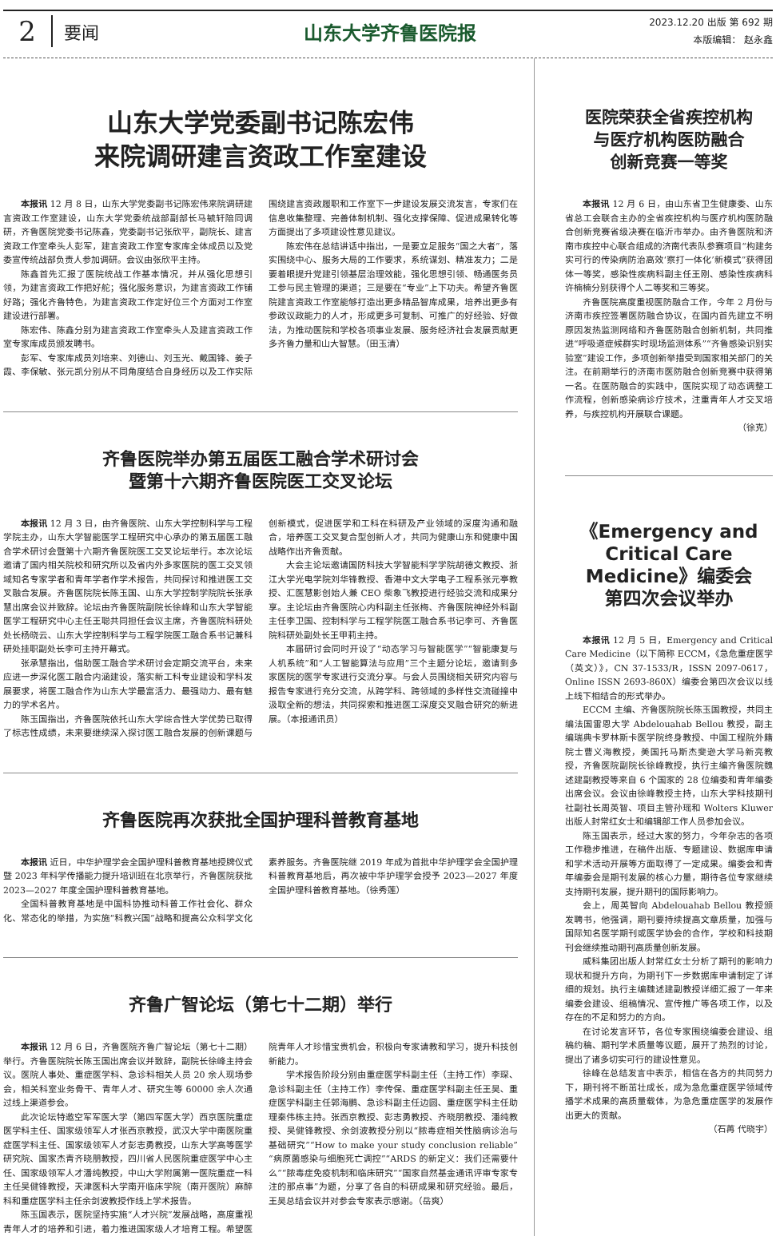2
要闻 山东大学齐鲁医院报
2023.12.20 出版 第 692 期
本版编辑： 赵永鑫
山东大学党委副书记陈宏伟
来院调研建言资政工作室建设
本报讯 12 月 8 日，山东大学党委副书记陈宏伟来院调研建言资政工作室建设，山东大学党委统战部副部长马毓轩陪同调研，齐鲁医院党委书记陈鑫，党委副书记张欣平，副院长、建言资政工作室牵头人彭军，建言资政工作室专家库全体成员以及党委宣传统战部负责人参加调研。会议由张欣平主持。
陈鑫首先汇报了医院统战工作基本情况，并从强化思想引领，为建言资政工作把好舵；强化服务意识，为建言资政工作铺好路；强化齐鲁特色，为建言资政工作定好位三个方面对工作室建设进行部署。
陈宏伟、陈鑫分别为建言资政工作室牵头人及建言资政工作室专家库成员颁发聘书。
彭军、专家库成员刘培来、刘德山、刘玉光、戴国锋、姜子霞、李保敏、张元凯分别从不同角度结合自身经历以及工作实际围绕建言资政履职和工作室下一步建设发展交流发言，专家们在信息收集整理、完善体制机制、强化支撑保障、促进成果转化等方面提出了多项建设性意见建议。
陈宏伟在总结讲话中指出，一是要立足服务“国之大者”，落实围绕中心、服务大局的工作要求，系统谋划、精准发力；二是要着眼提升党建引领基层治理效能，强化思想引领、畅通医务员工参与民主管理的渠道；三是要在“专业”上下功夫。希望齐鲁医院建言资政工作室能够打造出更多精品智库成果，培养出更多有参政议政能力的人才，形成更多可复制、可推广的好经验、好做法，为推动医院和学校各项事业发展、服务经济社会发展贡献更多齐鲁力量和山大智慧。（田玉清）
齐鲁医院举办第五届医工融合学术研讨会
暨第十六期齐鲁医院医工交叉论坛
本报讯 12 月 3 日，由齐鲁医院、山东大学控制科学与工程学院主办，山东大学智能医学工程研究中心承办的第五届医工融合学术研讨会暨第十六期齐鲁医院医工交叉论坛举行。本次论坛邀请了国内相关院校和研究所以及省内外多家医院的医工交叉领域知名专家学者和青年学者作学术报告，共同探讨和推进医工交叉融合发展。齐鲁医院院长陈玉国、山东大学控制学院院长张承慧出席会议并致辞。论坛由齐鲁医院副院长徐峰和山东大学智能医学工程研究中心主任王聪共同担任会议主席，齐鲁医院科研处处长杨晓云、山东大学控制科学与工程学院医工融合系书记兼科研处挂职副处长李可主持开幕式。
张承慧指出，借助医工融合学术研讨会定期交流平台，未来应进一步深化医工融合内涵建设，落实新工科专业建设和学科发展要求，将医工融合作为山东大学最富活力、最强动力、最有魅力的学术名片。
陈玉国指出，齐鲁医院依托山东大学综合性大学优势已取得了标志性成绩，未来要继续深入探讨医工融合发展的创新课题与创新模式，促进医学和工科在科研及产业领域的深度沟通和融合，培养医工交叉复合型创新人才，共同为健康山东和健康中国战略作出齐鲁贡献。
大会主论坛邀请国防科技大学智能科学学院胡德文教授、浙江大学光电学院刘华锋教授、香港中文大学电子工程系张元亭教授、汇医慧影创始人兼 CEO 柴象飞教授进行经验交流和成果分享。主论坛由齐鲁医院心内科副主任张梅、齐鲁医院神经外科副主任李卫国、控制科学与工程学院医工融合系书记李可、齐鲁医院科研处副处长王甲莉主持。
本届研讨会同时开设了“动态学习与智能医学”“智能康复与人机系统”和“人工智能算法与应用”三个主题分论坛，邀请到多家医院的医学专家进行交流分享。与会人员围绕相关研究内容与报告专家进行充分交流，从跨学科、跨领域的多样性交流碰撞中汲取全新的想法，共同探索和推进医工深度交叉融合研究的新进展。（本报通讯员）
齐鲁医院再次获批全国护理科普教育基地
本报讯 近日，中华护理学会全国护理科普教育基地授牌仪式暨 2023 年科学传播能力提升培训班在北京举行，齐鲁医院获批 2023—2027 年度全国护理科普教育基地。
全国科普教育基地是中国科协推动科普工作社会化、群众化、常态化的举措，为实施“科教兴国”战略和提高公众科学文化素养服务。齐鲁医院继 2019 年成为首批中华护理学会全国护理科普教育基地后，再次被中华护理学会授予 2023—2027 年度全国护理科普教育基地。（徐秀莲）
齐鲁广智论坛（第七十二期）举行
本报讯 12 月 6 日，齐鲁医院齐鲁广智论坛（第七十二期）举行。齐鲁医院院长陈玉国出席会议并致辞，副院长徐峰主持会议。医院人事处、重症医学科、急诊科相关人员 20 余人现场参会，相关科室业务骨干、青年人才、研究生等 60000 余人次通过线上渠道参会。
此次论坛特邀空军军医大学（第四军医大学）西京医院重症医学科主任、国家级领军人才张西京教授，武汉大学中南医院重症医学科主任、国家级领军人才彭志勇教授，山东大学高等医学研究院、国家杰青齐晓朋教授，四川省人民医院重症医学中心主任、国家级领军人才潘纯教授，中山大学附属第一医院重症一科主任吴健锋教授，天津医科大学南开临床学院（南开医院）麻醉科和重症医学科主任余剑波教授作线上学术报告。
陈玉国表示，医院坚持实施“人才兴院”发展战略，高度重视青年人才的培养和引进，着力推进国家级人才培育工程。希望医院青年人才珍惜宝贵机会，积极向专家请教和学习，提升科技创新能力。
学术报告阶段分别由重症医学科副主任（主持工作）李琛、急诊科副主任（主持工作）李传保、重症医学科副主任王昊、重症医学科副主任郭海鹏、急诊科副主任边圆、重症医学科主任助理秦伟栋主持。张西京教授、彭志勇教授、齐晓朋教授、潘纯教授、吴健锋教授、余剑波教授分别以“脓毒症相关性脑病诊治与基础研究”“How to make your study conclusion reliable”“病原菌感染与细胞死亡调控”“ARDS 的新定义：我们还需要什么”“脓毒症免疫机制和临床研究”“国家自然基金通讯评审专家专注的那点事”为题，分享了各自的科研成果和研究经验。最后，王昊总结会议并对参会专家表示感谢。（岳爽）
医院荣获全省疾控机构
与医疗机构医防融合
创新竞赛一等奖
本报讯 12 月 6 日，由山东省卫生健康委、山东省总工会联合主办的全省疾控机构与医疗机构医防融合创新竞赛省级决赛在临沂市举办。由齐鲁医院和济南市疾控中心联合组成的济南代表队参赛项目“构建务实可行的传染病防治高效‘察打一体化’新模式”获得团体一等奖，感染性疾病科副主任王刚、感染性疾病科许楠楠分别获得个人二等奖和三等奖。
齐鲁医院高度重视医防融合工作，今年 2 月份与济南市疾控签署医防融合协议，在国内首先建立不明原因发热监测网络和齐鲁医防融合创新机制，共同推进“呼吸道症候群实时现场监测体系”“齐鲁感染识别实验室”建设工作，多项创新举措受到国家相关部门的关注。在前期举行的济南市医防融合创新竞赛中获得第一名。在医防融合的实践中，医院实现了动态调整工作流程，创新感染病诊疗技术，注重青年人才交叉培养，与疾控机构开展联合课题。
（徐克）
《Emergency and Critical Care Medicine》编委会
第四次会议举办
本报讯 12 月 5 日，Emergency and Critical Care Medicine（以下简称 ECCM，《急危重症医学（英文）》，CN 37-1533/R，ISSN 2097-0617，Online ISSN 2693-860X）编委会第四次会议以线上线下相结合的形式举办。
ECCM 主编、齐鲁医院院长陈玉国教授，共同主编法国雷恩大学 Abdelouahab Bellou 教授，副主编瑞典卡罗林斯卡医学院终身教授、中国工程院外籍院士曹义海教授，美国托马斯杰斐逊大学马新亮教授，齐鲁医院副院长徐峰教授，执行主编齐鲁医院魏述建副教授等来自 6 个国家的 28 位编委和青年编委出席会议。会议由徐峰教授主持，山东大学科技期刊社副社长周英智、项目主管孙瑶和 Wolters Kluwer 出版人封常红女士和编辑部工作人员参加会议。
陈玉国表示，经过大家的努力，今年杂志的各项工作稳步推进，在稿件出版、专题建设、数据库申请和学术活动开展等方面取得了一定成果。编委会和青年编委会是期刊发展的核心力量，期待各位专家继续支持期刊发展，提升期刊的国际影响力。
会上，周英智向 Abdelouahab Bellou 教授颁发聘书，他强调，期刊要持续提高文章质量，加强与国际知名医学期刊或医学协会的合作，学校和科技期刊会继续推动期刊高质量创新发展。
威科集团出版人封常红女士分析了期刊的影响力现状和提升方向，为期刊下一步数据库申请制定了详细的规划。执行主编魏述建副教授详细汇报了一年来编委会建设、组稿情况、宣传推广等各项工作，以及存在的不足和努力的方向。
在讨论发言环节，各位专家围绕编委会建设、组稿约稿、期刊学术质量等议题，展开了热烈的讨论，提出了诸多切实可行的建设性意见。
徐峰在总结发言中表示，相信在各方的共同努力下，期刊将不断茁壮成长，成为急危重症医学领域传播学术成果的高质量载体，为急危重症医学的发展作出更大的贡献。
（石苒 代晓宇）